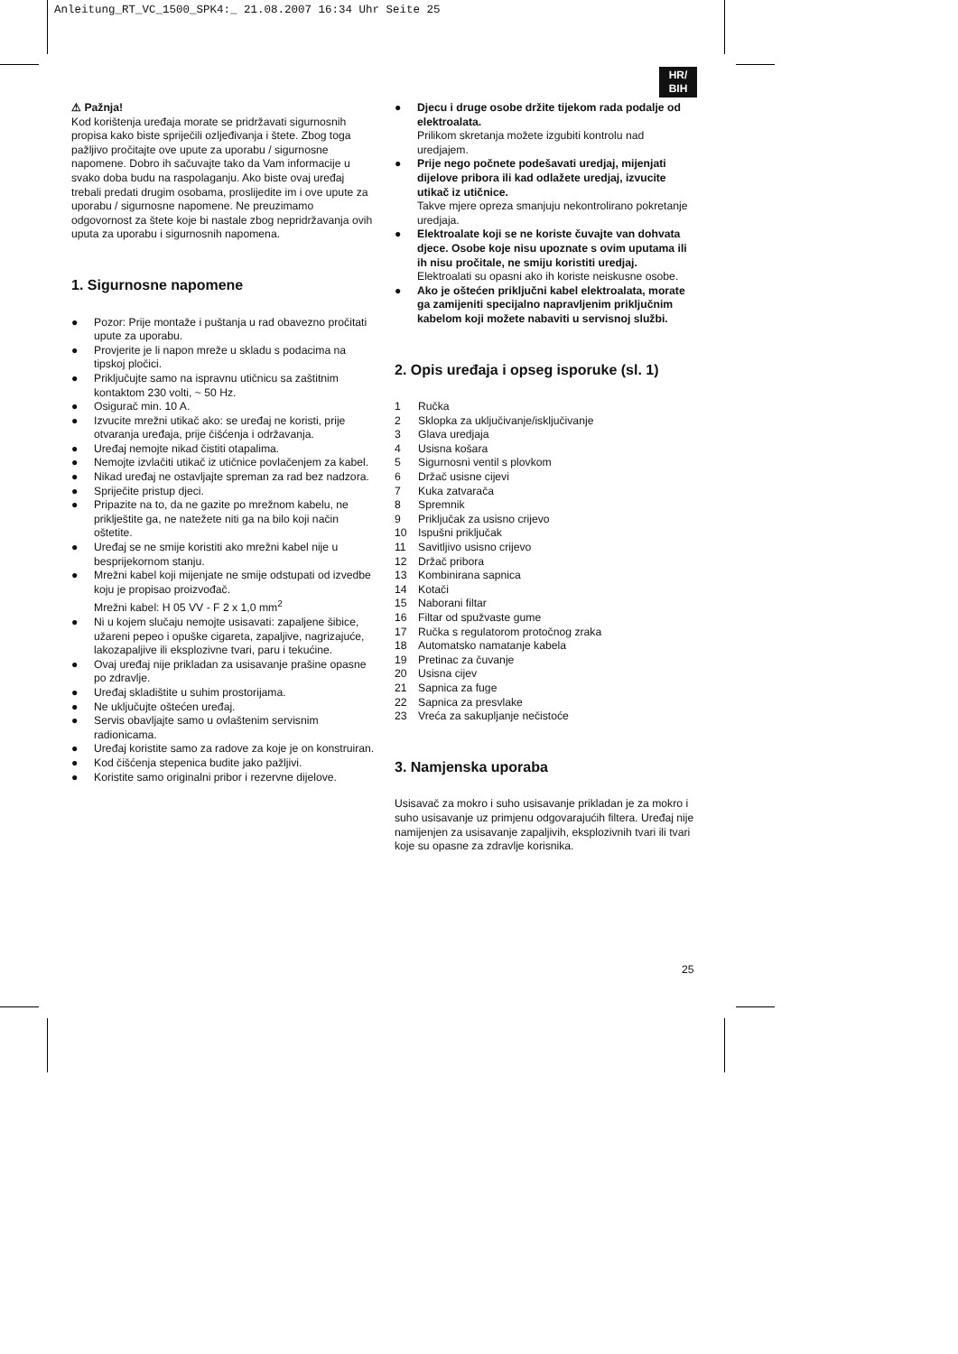Anleitung_RT_VC_1500_SPK4:_ 21.08.2007 16:34 Uhr Seite 25
HR/
BIH
⚠ Pažnja!
Kod korištenja uređaja morate se pridržavati sigurnosnih propisa kako biste spriječili ozljeđivanja i štete. Zbog toga pažljivo pročitajte ove upute za uporabu / sigurnosne napomene. Dobro ih sačuvajte tako da Vam informacije u svako doba budu na raspolaganju. Ako biste ovaj uređaj trebali predati drugim osobama, proslijedite im i ove upute za uporabu / sigurnosne napomene. Ne preuzimamo odgovornost za štete koje bi nastale zbog nepridržavanja ovih uputa za uporabu i sigurnosnih napomena.
1. Sigurnosne napomene
● Pozor: Prije montaže i puštanja u rad obavezno pročitati upute za uporabu.
● Provjerite je li napon mreže u skladu s podacima na tipskoj pločici.
● Priključujte samo na ispravnu utičnicu sa zaštitnim kontaktom 230 volti, ~ 50 Hz.
● Osigurač min. 10 A.
● Izvucite mrežni utikač ako: se uređaj ne koristi, prije otvaranja uređaja, prije čišćenja i održavanja.
● Uređaj nemojte nikad čistiti otapalima.
● Nemojte izvlačiti utikač iz utičnice povlačenjem za kabel.
● Nikad uređaj ne ostavljajte spreman za rad bez nadzora.
● Spriječite pristup djeci.
● Pripazite na to, da ne gazite po mrežnom kabelu, ne priklještite ga, ne natežete niti ga na bilo koji način oštetite.
● Uređaj se ne smije koristiti ako mrežni kabel nije u besprijekornom stanju.
● Mrežni kabel koji mijenjate ne smije odstupati od izvedbe koju je propisao proizvođač.
Mrežni kabel: H 05 VV - F 2 x 1,0 mm<sup>2</sup>
● Ni u kojem slučaju nemojte usisavati: zapaljene šibice, užareni pepeo i opuške cigareta, zapaljive, nagrizajuće, lakozapaljive ili eksplozivne tvari, paru i tekućine.
● Ovaj uređaj nije prikladan za usisavanje prašine opasne po zdravlje.
● Uređaj skladištite u suhim prostorijama.
● Ne uključujte oštećen uređaj.
● Servis obavljajte samo u ovlaštenim servisnim radionicama.
● Uređaj koristite samo za radove za koje je on konstruiran.
● Kod čišćenja stepenica budite jako pažljivi.
● Koristite samo originalni pribor i rezervne dijelove.
● Djecu i druge osobe držite tijekom rada podalje od elektroalata.
Prilikom skretanja možete izgubiti kontrolu nad uredjajem.
● Prije nego počnete podešavati uredjaj, mijenjati dijelove pribora ili kad odlažete uredjaj, izvucite utikač iz utičnice.
Takve mjere opreza smanjuju nekontrolirano pokretanje uredjaja.
● Elektroalate koji se ne koriste čuvajte van dohvata djece. Osobe koje nisu upoznate s ovim uputama ili ih nisu pročitale, ne smiju koristiti uredjaj.
Elektroalati su opasni ako ih koriste neiskusne osobe.
● Ako je oštećen priključni kabel elektroalata, morate ga zamijeniti specijalno napravljenim priključnim kabelom koji možete nabaviti u servisnoj službi.
2. Opis uređaja i opseg isporuke (sl. 1)
1 Ručka
2 Sklopka za uključivanje/isključivanje
3 Glava uredjaja
4 Usisna košara
5 Sigurnosni ventil s plovkom
6 Držač usisne cijevi
7 Kuka zatvarača
8 Spremnik
9 Priključak za usisno crijevo
10 Ispušni priključak
11 Savitljivo usisno crijevo
12 Držač pribora
13 Kombinirana sapnica
14 Kotači
15 Naborani filtar
16 Filtar od spužvaste gume
17 Ručka s regulatorom protočnog zraka
18 Automatsko namatanje kabela
19 Pretinac za čuvanje
20 Usisna cijev
21 Sapnica za fuge
22 Sapnica za presvlake
23 Vreća za sakupljanje nečistoće
3. Namjenska uporaba
Usisavač za mokro i suho usisavanje prikladan je za mokro i suho usisavanje uz primjenu odgovarajućih filtera. Uređaj nije namijenjen za usisavanje zapaljivih, eksplozivnih tvari ili tvari koje su opasne za zdravlje korisnika.
25